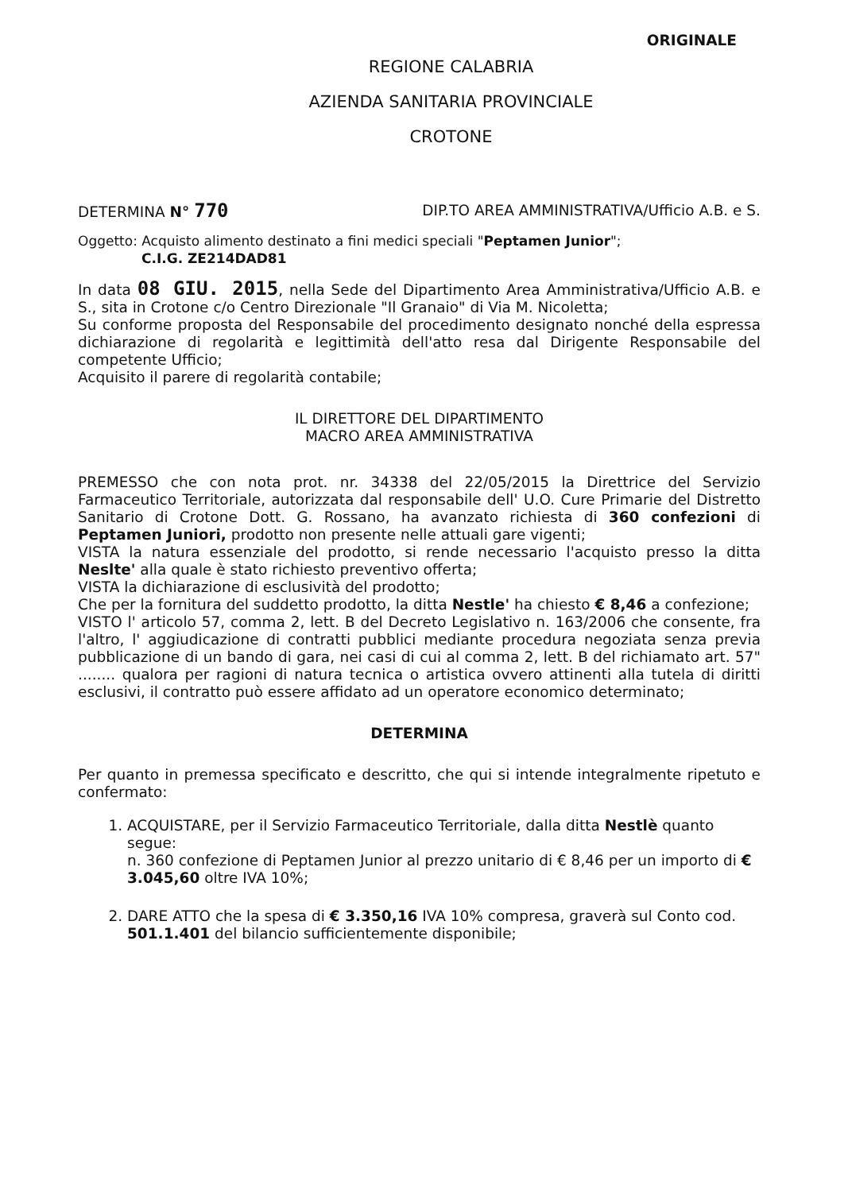ORIGINALE
REGIONE CALABRIA
AZIENDA SANITARIA PROVINCIALE
CROTONE
DETERMINA N° 770 DIP.TO AREA AMMINISTRATIVA/Ufficio A.B. e S.
Oggetto: Acquisto alimento destinato a fini medici speciali "Peptamen Junior";
C.I.G. ZE214DAD81
In data 08 GIU. 2015, nella Sede del Dipartimento Area Amministrativa/Ufficio A.B. e S., sita in Crotone c/o Centro Direzionale "Il Granaio" di Via M. Nicoletta;
Su conforme proposta del Responsabile del procedimento designato nonché della espressa dichiarazione di regolarità e legittimità dell'atto resa dal Dirigente Responsabile del competente Ufficio;
Acquisito il parere di regolarità contabile;
IL DIRETTORE DEL DIPARTIMENTO
MACRO AREA AMMINISTRATIVA
PREMESSO che con nota prot. nr. 34338 del 22/05/2015 la Direttrice del Servizio Farmaceutico Territoriale, autorizzata dal responsabile dell' U.O. Cure Primarie del Distretto Sanitario di Crotone Dott. G. Rossano, ha avanzato richiesta di 360 confezioni di Peptamen Juniori, prodotto non presente nelle attuali gare vigenti;
VISTA la natura essenziale del prodotto, si rende necessario l'acquisto presso la ditta Neslte' alla quale è stato richiesto preventivo offerta;
VISTA la dichiarazione di esclusività del prodotto;
Che per la fornitura del suddetto prodotto, la ditta Nestle' ha chiesto € 8,46 a confezione;
VISTO l' articolo 57, comma 2, lett. B del Decreto Legislativo n. 163/2006 che consente, fra l'altro, l' aggiudicazione di contratti pubblici mediante procedura negoziata senza previa pubblicazione di un bando di gara, nei casi di cui al comma 2, lett. B del richiamato art. 57" ........ qualora per ragioni di natura tecnica o artistica ovvero attinenti alla tutela di diritti esclusivi, il contratto può essere affidato ad un operatore economico determinato;
DETERMINA
Per quanto in premessa specificato e descritto, che qui si intende integralmente ripetuto e confermato:
1. ACQUISTARE, per il Servizio Farmaceutico Territoriale, dalla ditta Nestlè quanto segue:
n. 360 confezione di Peptamen Junior al prezzo unitario di € 8,46 per un importo di € 3.045,60 oltre IVA 10%;
2. DARE ATTO che la spesa di € 3.350,16 IVA 10% compresa, graverà sul Conto cod. 501.1.401 del bilancio sufficientemente disponibile;